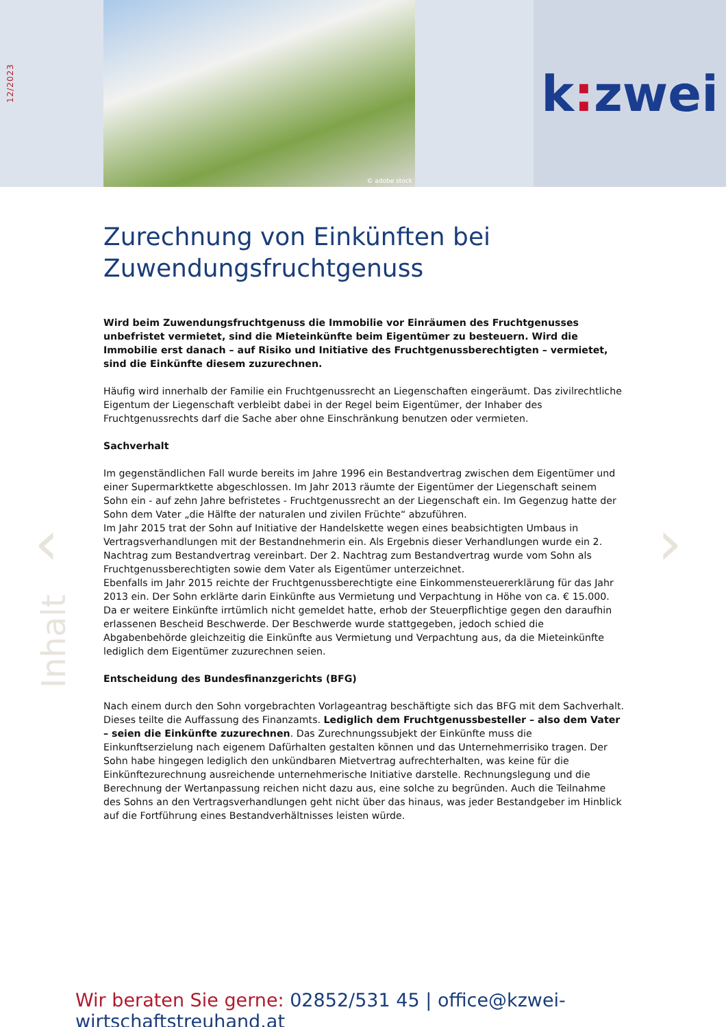12/2023
© adobe stock
k: zwei
Zurechnung von Einkünften bei Zuwendungsfruchtgenuss
Wird beim Zuwendungsfruchtgenuss die Immobilie vor Einräumen des Fruchtgenusses unbefristet vermietet, sind die Mieteinkünfte beim Eigentümer zu besteuern. Wird die Immobilie erst danach – auf Risiko und Initiative des Fruchtgenussberechtigten – vermietet, sind die Einkünfte diesem zuzurechnen.
Häufig wird innerhalb der Familie ein Fruchtgenussrecht an Liegenschaften eingeräumt. Das zivilrechtliche Eigentum der Liegenschaft verbleibt dabei in der Regel beim Eigentümer, der Inhaber des Fruchtgenussrechts darf die Sache aber ohne Einschränkung benutzen oder vermieten.
Sachverhalt
Im gegenständlichen Fall wurde bereits im Jahre 1996 ein Bestandvertrag zwischen dem Eigentümer und einer Supermarktkette abgeschlossen. Im Jahr 2013 räumte der Eigentümer der Liegenschaft seinem Sohn ein - auf zehn Jahre befristetes - Fruchtgenussrecht an der Liegenschaft ein. Im Gegenzug hatte der Sohn dem Vater „die Hälfte der naturalen und zivilen Früchte“ abzuführen.
Im Jahr 2015 trat der Sohn auf Initiative der Handelskette wegen eines beabsichtigten Umbaus in Vertragsverhandlungen mit der Bestandnehmerin ein. Als Ergebnis dieser Verhandlungen wurde ein 2. Nachtrag zum Bestandvertrag vereinbart. Der 2. Nachtrag zum Bestandvertrag wurde vom Sohn als Fruchtgenussberechtigten sowie dem Vater als Eigentümer unterzeichnet.
Ebenfalls im Jahr 2015 reichte der Fruchtgenussberechtigte eine Einkommensteuererklärung für das Jahr 2013 ein. Der Sohn erklärte darin Einkünfte aus Vermietung und Verpachtung in Höhe von ca. € 15.000. Da er weitere Einkünfte irrtümlich nicht gemeldet hatte, erhob der Steuerpflichtige gegen den daraufhin erlassenen Bescheid Beschwerde. Der Beschwerde wurde stattgegeben, jedoch schied die Abgabenbehörde gleichzeitig die Einkünfte aus Vermietung und Verpachtung aus, da die Mieteinkünfte lediglich dem Eigentümer zuzurechnen seien.
Entscheidung des Bundesfinanzgerichts (BFG)
Nach einem durch den Sohn vorgebrachten Vorlageantrag beschäftigte sich das BFG mit dem Sachverhalt. Dieses teilte die Auffassung des Finanzamts. Lediglich dem Fruchtgenussbesteller – also dem Vater – seien die Einkünfte zuzurechnen. Das Zurechnungssubjekt der Einkünfte muss die Einkunftserzielung nach eigenem Dafürhalten gestalten können und das Unternehmerrisiko tragen. Der Sohn habe hingegen lediglich den unkündbaren Mietvertrag aufrechterhalten, was keine für die Einkünftezurechnung ausreichende unternehmerische Initiative darstelle. Rechnungslegung und die Berechnung der Wertanpassung reichen nicht dazu aus, eine solche zu begründen. Auch die Teilnahme des Sohns an den Vertragsverhandlungen geht nicht über das hinaus, was jeder Bestandgeber im Hinblick auf die Fortführung eines Bestandverhältnisses leisten würde.
‹ ›
Inhalt
Wir beraten Sie gerne: 02852/531 45 | office@kzwei-wirtschaftstreuhand.at